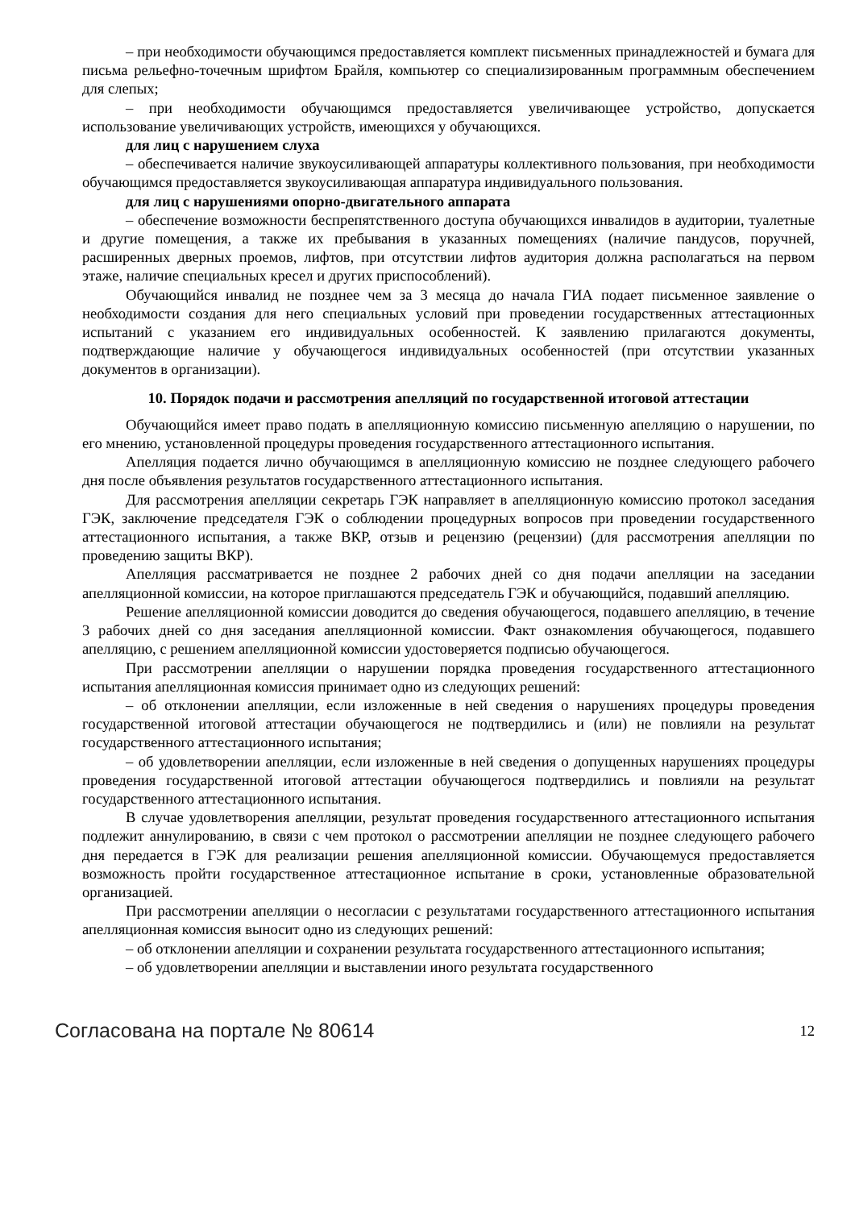– при необходимости обучающимся предоставляется комплект письменных принадлежностей и бумага для письма рельефно-точечным шрифтом Брайля, компьютер со специализированным программным обеспечением для слепых;
– при необходимости обучающимся предоставляется увеличивающее устройство, допускается использование увеличивающих устройств, имеющихся у обучающихся.
для лиц с нарушением слуха
– обеспечивается наличие звукоусиливающей аппаратуры коллективного пользования, при необходимости обучающимся предоставляется звукоусиливающая аппаратура индивидуального пользования.
для лиц с нарушениями опорно-двигательного аппарата
– обеспечение возможности беспрепятственного доступа обучающихся инвалидов в аудитории, туалетные и другие помещения, а также их пребывания в указанных помещениях (наличие пандусов, поручней, расширенных дверных проемов, лифтов, при отсутствии лифтов аудитория должна располагаться на первом этаже, наличие специальных кресел и других приспособлений).
Обучающийся инвалид не позднее чем за 3 месяца до начала ГИА подает письменное заявление о необходимости создания для него специальных условий при проведении государственных аттестационных испытаний с указанием его индивидуальных особенностей. К заявлению прилагаются документы, подтверждающие наличие у обучающегося индивидуальных особенностей (при отсутствии указанных документов в организации).
10. Порядок подачи и рассмотрения апелляций по государственной итоговой аттестации
Обучающийся имеет право подать в апелляционную комиссию письменную апелляцию о нарушении, по его мнению, установленной процедуры проведения государственного аттестационного испытания.
Апелляция подается лично обучающимся в апелляционную комиссию не позднее следующего рабочего дня после объявления результатов государственного аттестационного испытания.
Для рассмотрения апелляции секретарь ГЭК направляет в апелляционную комиссию протокол заседания ГЭК, заключение председателя ГЭК о соблюдении процедурных вопросов при проведении государственного аттестационного испытания, а также ВКР, отзыв и рецензию (рецензии) (для рассмотрения апелляции по проведению защиты ВКР).
Апелляция рассматривается не позднее 2 рабочих дней со дня подачи апелляции на заседании апелляционной комиссии, на которое приглашаются председатель ГЭК и обучающийся, подавший апелляцию.
Решение апелляционной комиссии доводится до сведения обучающегося, подавшего апелляцию, в течение 3 рабочих дней со дня заседания апелляционной комиссии. Факт ознакомления обучающегося, подавшего апелляцию, с решением апелляционной комиссии удостоверяется подписью обучающегося.
При рассмотрении апелляции о нарушении порядка проведения государственного аттестационного испытания апелляционная комиссия принимает одно из следующих решений:
– об отклонении апелляции, если изложенные в ней сведения о нарушениях процедуры проведения государственной итоговой аттестации обучающегося не подтвердились и (или) не повлияли на результат государственного аттестационного испытания;
– об удовлетворении апелляции, если изложенные в ней сведения о допущенных нарушениях процедуры проведения государственной итоговой аттестации обучающегося подтвердились и повлияли на результат государственного аттестационного испытания.
В случае удовлетворения апелляции, результат проведения государственного аттестационного испытания подлежит аннулированию, в связи с чем протокол о рассмотрении апелляции не позднее следующего рабочего дня передается в ГЭК для реализации решения апелляционной комиссии. Обучающемуся предоставляется возможность пройти государственное аттестационное испытание в сроки, установленные образовательной организацией.
При рассмотрении апелляции о несогласии с результатами государственного аттестационного испытания апелляционная комиссия выносит одно из следующих решений:
– об отклонении апелляции и сохранении результата государственного аттестационного испытания;
– об удовлетворении апелляции и выставлении иного результата государственного
Согласована на портале № 80614 12